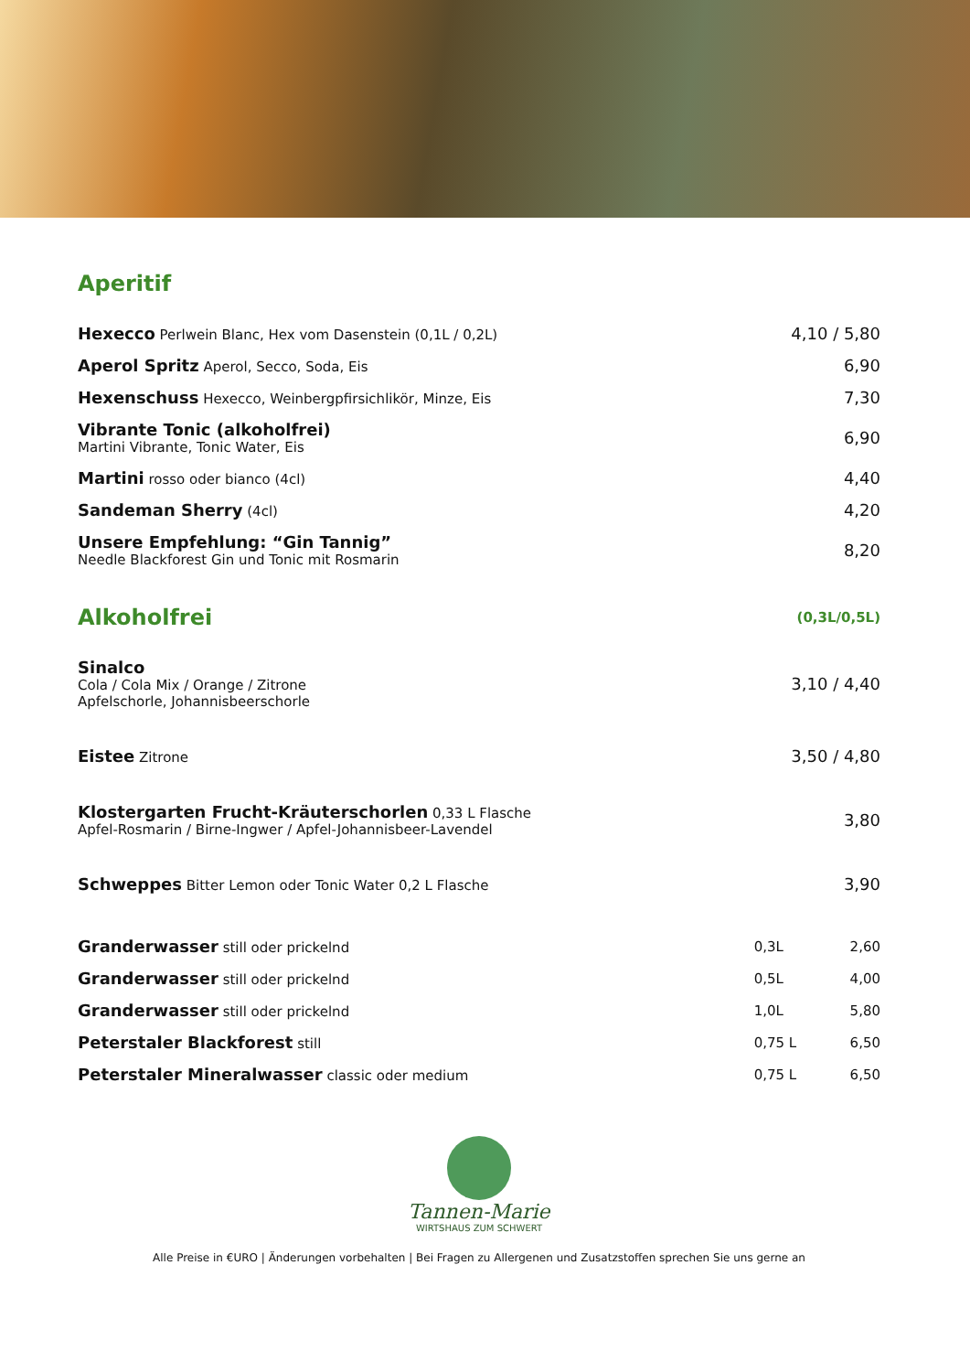Aperitif
Hexecco Perlwein Blanc, Hex vom Dasenstein (0,1L / 0,2L) 4,10 / 5,80
Aperol Spritz Aperol, Secco, Soda, Eis 6,90
Hexenschuss Hexecco, Weinbergpfirsichlikör, Minze, Eis 7,30
Vibrante Tonic (alkoholfrei)
Martini Vibrante, Tonic Water, Eis 6,90
Martini rosso oder bianco (4cl) 4,40
Sandeman Sherry (4cl) 4,20
Unsere Empfehlung: “Gin Tannig”
Needle Blackforest Gin und Tonic mit Rosmarin 8,20
Alkoholfrei
(0,3L/0,5L)
Sinalco
Cola / Cola Mix / Orange / Zitrone
Apfelschorle, Johannisbeerschorle 3,10 / 4,40
Eistee Zitrone 3,50 / 4,80
Klostergarten Frucht-Kräuterschorlen 0,33 L Flasche
Apfel-Rosmarin / Birne-Ingwer / Apfel-Johannisbeer-Lavendel 3,80
Schweppes Bitter Lemon oder Tonic Water 0,2 L Flasche 3,90
| Granderwasser still oder prickelnd | 0,3L | 2,60 |
| Granderwasser still oder prickelnd | 0,5L | 4,00 |
| Granderwasser still oder prickelnd | 1,0L | 5,80 |
| Peterstaler Blackforest still | 0,75 L | 6,50 |
| Peterstaler Mineralwasser classic oder medium | 0,75 L | 6,50 |
Tannen-Marie
WIRTSHAUS ZUM SCHWERT
Alle Preise in €URO | Änderungen vorbehalten | Bei Fragen zu Allergenen und Zusatzstoffen sprechen Sie uns gerne an